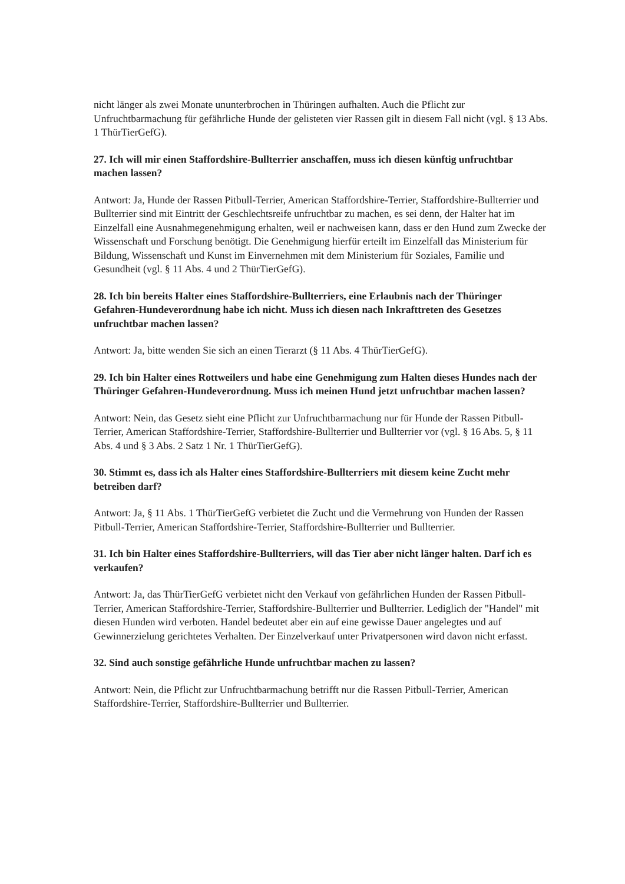nicht länger als zwei Monate ununterbrochen in Thüringen aufhalten. Auch die Pflicht zur Unfruchtbarmachung für gefährliche Hunde der gelisteten vier Rassen gilt in diesem Fall nicht (vgl. § 13 Abs. 1 ThürTierGefG).
27. Ich will mir einen Staffordshire-Bullterrier anschaffen, muss ich diesen künftig unfruchtbar machen lassen?
Antwort: Ja, Hunde der Rassen Pitbull-Terrier, American Staffordshire-Terrier, Staffordshire-Bullterrier und Bullterrier sind mit Eintritt der Geschlechtsreife unfruchtbar zu machen, es sei denn, der Halter hat im Einzelfall eine Ausnahmegenehmigung erhalten, weil er nachweisen kann, dass er den Hund zum Zwecke der Wissenschaft und Forschung benötigt. Die Genehmigung hierfür erteilt im Einzelfall das Ministerium für Bildung, Wissenschaft und Kunst im Einvernehmen mit dem Ministerium für Soziales, Familie und Gesundheit (vgl. § 11 Abs. 4 und 2 ThürTierGefG).
28. Ich bin bereits Halter eines Staffordshire-Bullterriers, eine Erlaubnis nach der Thüringer Gefahren-Hundeverordnung habe ich nicht. Muss ich diesen nach Inkrafttreten des Gesetzes unfruchtbar machen lassen?
Antwort: Ja, bitte wenden Sie sich an einen Tierarzt (§ 11 Abs. 4 ThürTierGefG).
29. Ich bin Halter eines Rottweilers und habe eine Genehmigung zum Halten dieses Hundes nach der Thüringer Gefahren-Hundeverordnung. Muss ich meinen Hund jetzt unfruchtbar machen lassen?
Antwort: Nein, das Gesetz sieht eine Pflicht zur Unfruchtbarmachung nur für Hunde der Rassen Pitbull-Terrier, American Staffordshire-Terrier, Staffordshire-Bullterrier und Bullterrier vor (vgl. § 16 Abs. 5, § 11 Abs. 4 und § 3 Abs. 2 Satz 1 Nr. 1 ThürTierGefG).
30. Stimmt es, dass ich als Halter eines Staffordshire-Bullterriers mit diesem keine Zucht mehr betreiben darf?
Antwort: Ja, § 11 Abs. 1 ThürTierGefG verbietet die Zucht und die Vermehrung von Hunden der Rassen Pitbull-Terrier, American Staffordshire-Terrier, Staffordshire-Bullterrier und Bullterrier.
31. Ich bin Halter eines Staffordshire-Bullterriers, will das Tier aber nicht länger halten. Darf ich es verkaufen?
Antwort: Ja, das ThürTierGefG verbietet nicht den Verkauf von gefährlichen Hunden der Rassen Pitbull-Terrier, American Staffordshire-Terrier, Staffordshire-Bullterrier und Bullterrier. Lediglich der "Handel" mit diesen Hunden wird verboten. Handel bedeutet aber ein auf eine gewisse Dauer angelegtes und auf Gewinnerzielung gerichtetes Verhalten. Der Einzelverkauf unter Privatpersonen wird davon nicht erfasst.
32. Sind auch sonstige gefährliche Hunde unfruchtbar machen zu lassen?
Antwort: Nein, die Pflicht zur Unfruchtbarmachung betrifft nur die Rassen Pitbull-Terrier, American Staffordshire-Terrier, Staffordshire-Bullterrier und Bullterrier.